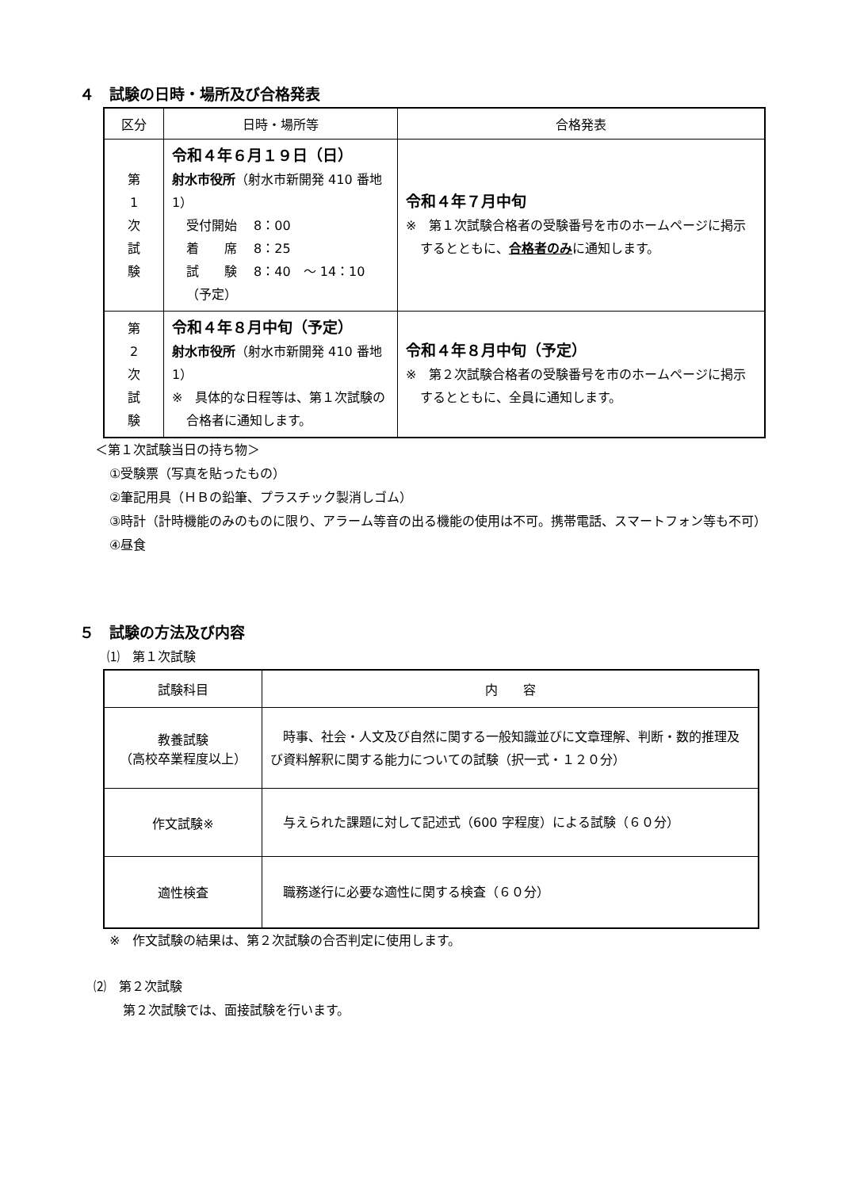４　試験の日時・場所及び合格発表
| 区分 | 日時・場所等 | 合格発表 |
| --- | --- | --- |
| 第 1 次 試 験 | 令和４年６月１９日（日） 射水市役所 （射水市新開発 410 番地 1） 受付開始 8：00 着 席 8：25 試 験 8：40 ～ 14：10（予定） | 令和４年７月中旬 ※ 第１次試験合格者の受験番号を市のホームページに掲示するとともに、 合格者のみ に通知します。 |
| 第 2 次 試 験 | 令和４年８月中旬（予定） 射水市役所 （射水市新開発 410 番地 1） ※ 具体的な日程等は、第１次試験の合格者に通知します。 | 令和４年８月中旬（予定） ※ 第２次試験合格者の受験番号を市のホームページに掲示するとともに、全員に通知します。 |
＜第１次試験当日の持ち物＞
①受験票（写真を貼ったもの）
②筆記用具（ＨＢの鉛筆、プラスチック製消しゴム）
③時計（計時機能のみのものに限り、アラーム等音の出る機能の使用は不可。携帯電話、スマートフォン等も不可）
④昼食
５　試験の方法及び内容
⑴　第１次試験
| 試験科目 | 内 容 |
| --- | --- |
| 教養試験 （高校卒業程度以上） | 時事、社会・人文及び自然に関する一般知識並びに文章理解、判断・数的推理及び資料解釈に関する能力についての試験（択一式・１２０分） |
| 作文試験※ | 与えられた課題に対して記述式（600 字程度）による試験（６０分） |
| 適性検査 | 職務遂行に必要な適性に関する検査（６０分） |
※　作文試験の結果は、第２次試験の合否判定に使用します。
⑵　第２次試験
第２次試験では、面接試験を行います。